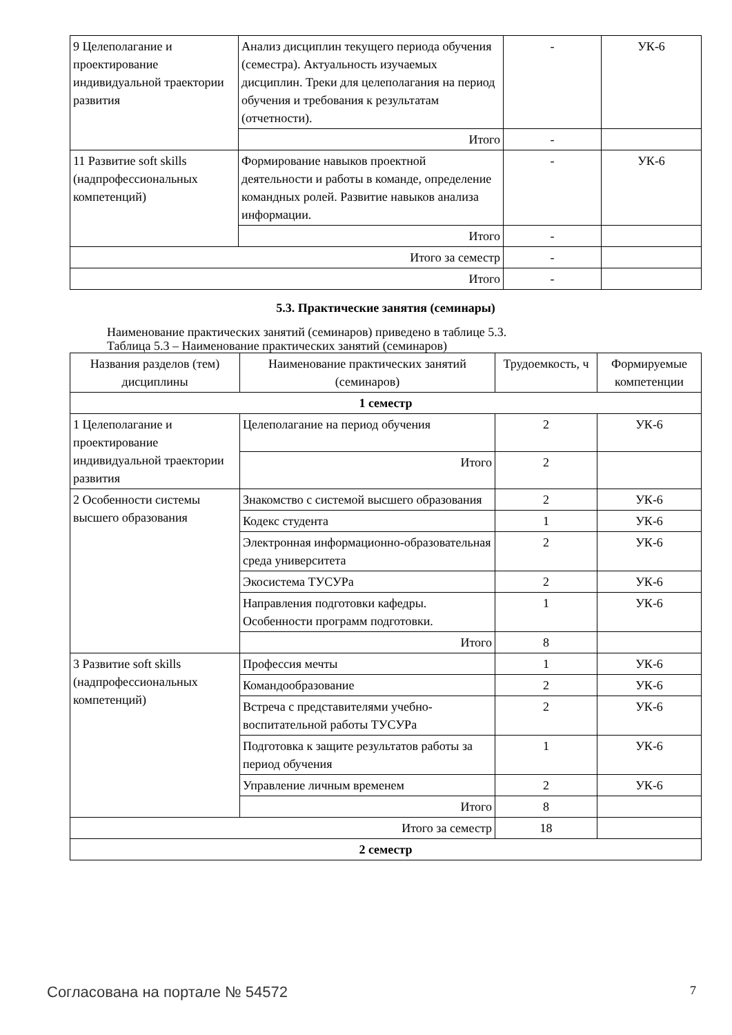| 9 Целеполагание и проектирование индивидуальной траектории развития | Анализ дисциплин текущего периода обучения (семестра). Актуальность изучаемых дисциплин. Треки для целеполагания на период обучения и требования к результатам (отчетности). | - | УК-6 |
| | Итого | - | |
| 11 Развитие soft skills (надпрофессиональных компетенций) | Формирование навыков проектной деятельности и работы в команде, определение командных ролей. Развитие навыков анализа информации. | - | УК-6 |
| | Итого | - | |
| Итого за семестр | | - | |
| Итого | | - | |
5.3. Практические занятия (семинары)
Наименование практических занятий (семинаров) приведено в таблице 5.3.
Таблица 5.3 – Наименование практических занятий (семинаров)
| Названия разделов (тем) дисциплины | Наименование практических занятий (семинаров) | Трудоемкость, ч | Формируемые компетенции |
| --- | --- | --- | --- |
| 1 семестр | | | |
| 1 Целеполагание и проектирование индивидуальной траектории развития | Целеполагание на период обучения | 2 | УК-6 |
| | Итого | 2 | |
| 2 Особенности системы высшего образования | Знакомство с системой высшего образования | 2 | УК-6 |
| | Кодекс студента | 1 | УК-6 |
| | Электронная информационно-образовательная среда университета | 2 | УК-6 |
| | Экосистема ТУСУРа | 2 | УК-6 |
| | Направления подготовки кафедры. Особенности программ подготовки. | 1 | УК-6 |
| | Итого | 8 | |
| 3 Развитие soft skills (надпрофессиональных компетенций) | Профессия мечты | 1 | УК-6 |
| | Командообразование | 2 | УК-6 |
| | Встреча с представителями учебно-воспитательной работы ТУСУРа | 2 | УК-6 |
| | Подготовка к защите результатов работы за период обучения | 1 | УК-6 |
| | Управление личным временем | 2 | УК-6 |
| | Итого | 8 | |
| Итого за семестр | | 18 | |
| 2 семестр | | | |
Согласована на портале № 54572 7